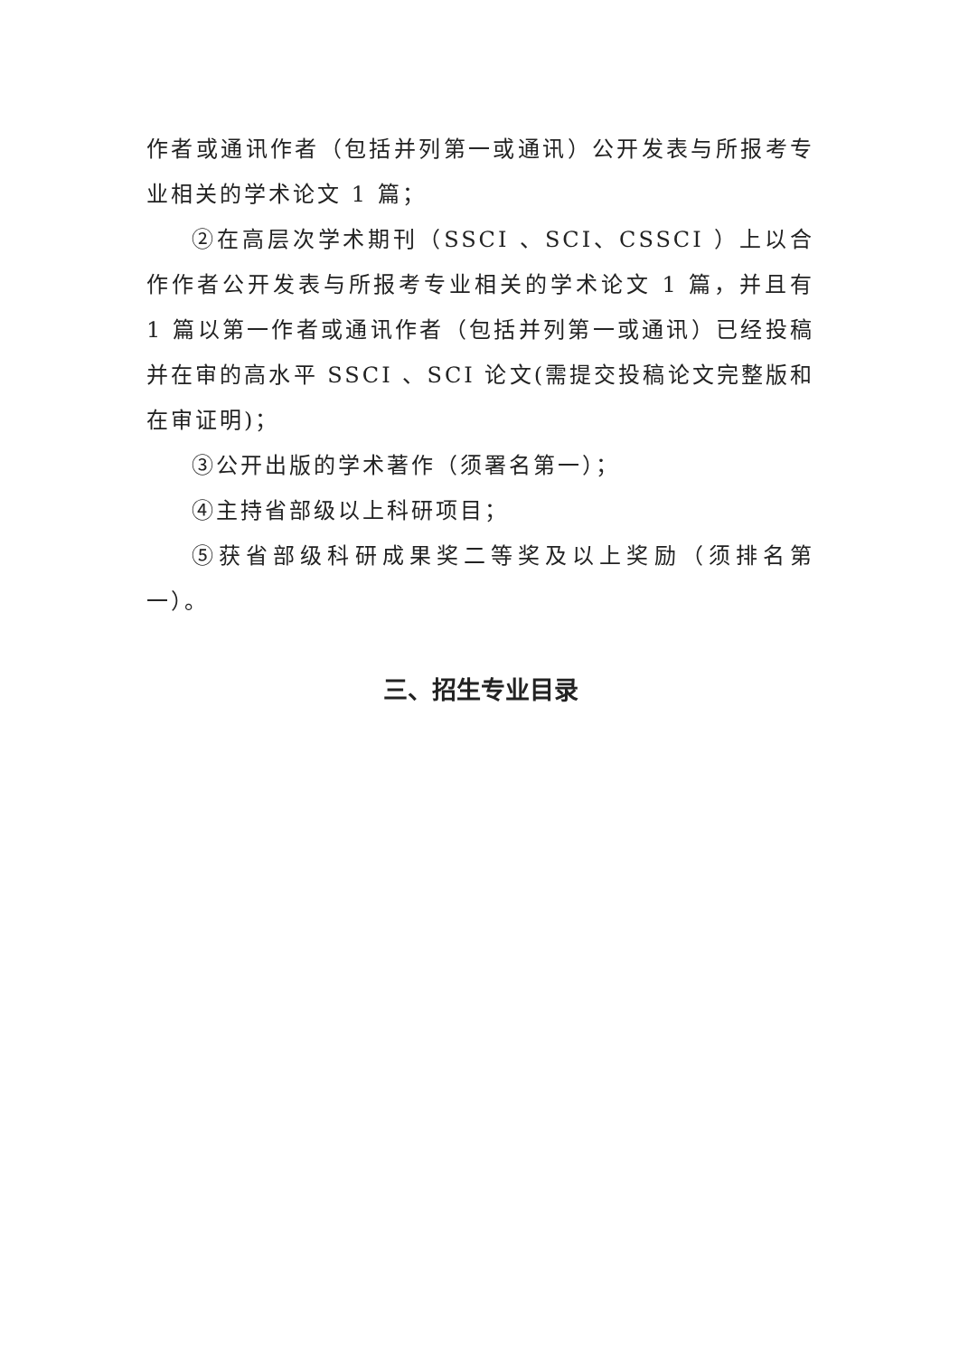作者或通讯作者（包括并列第一或通讯）公开发表与所报考专业相关的学术论文 1 篇；
②在高层次学术期刊（SSCI 、SCI、CSSCI ）上以合作作者公开发表与所报考专业相关的学术论文 1 篇，并且有 1 篇以第一作者或通讯作者（包括并列第一或通讯）已经投稿并在审的高水平 SSCI 、SCI 论文(需提交投稿论文完整版和在审证明)；
③公开出版的学术著作（须署名第一）；
④主持省部级以上科研项目；
⑤获省部级科研成果奖二等奖及以上奖励（须排名第一）。
三、招生专业目录